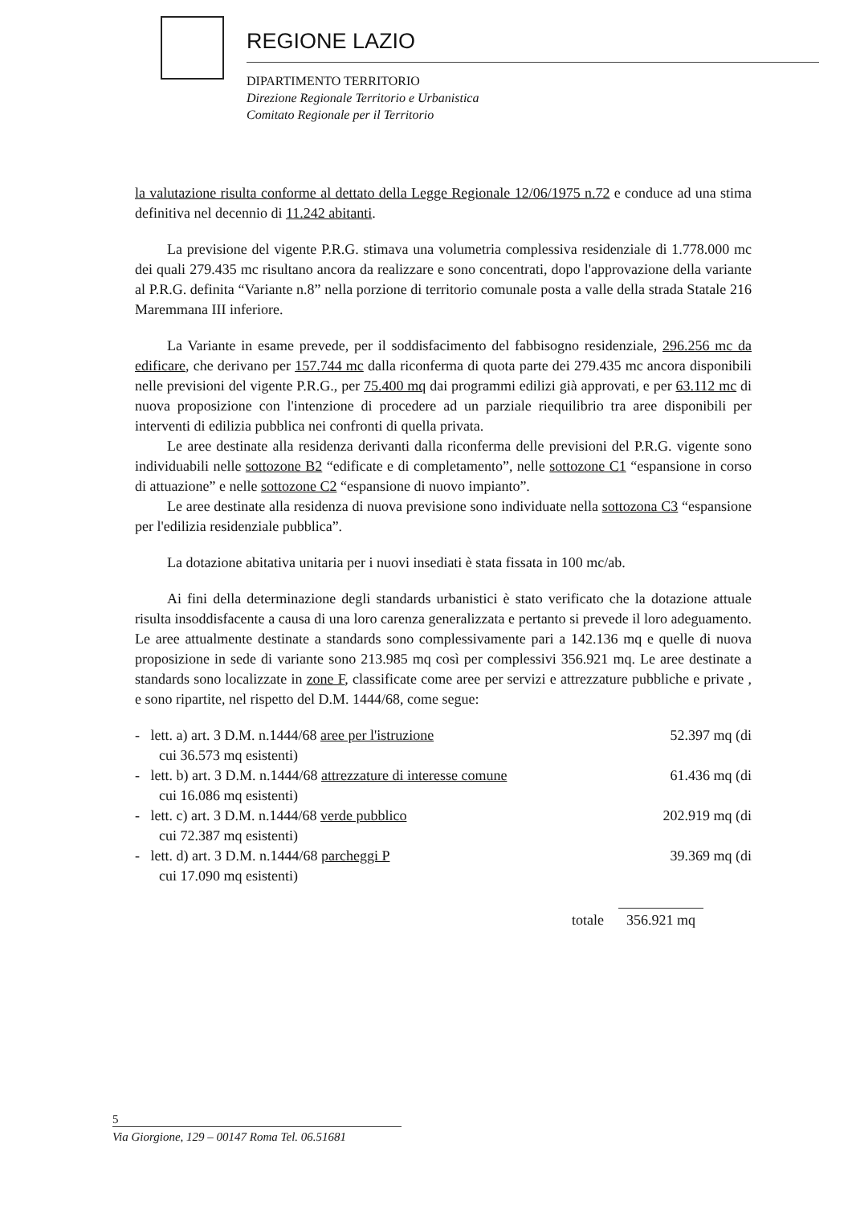REGIONE LAZIO
DIPARTIMENTO TERRITORIO
Direzione Regionale Territorio e Urbanistica
Comitato Regionale per il Territorio
la valutazione risulta conforme al dettato della Legge Regionale 12/06/1975 n.72 e conduce ad una stima definitiva nel decennio di 11.242 abitanti.
La previsione del vigente P.R.G. stimava una volumetria complessiva residenziale di 1.778.000 mc dei quali 279.435 mc risultano ancora da realizzare e sono concentrati, dopo l'approvazione della variante al P.R.G. definita “Variante n.8” nella porzione di territorio comunale posta a valle della strada Statale 216 Maremmana III inferiore.
La Variante in esame prevede, per il soddisfacimento del fabbisogno residenziale, 296.256 mc da edificare, che derivano per 157.744 mc dalla riconferma di quota parte dei 279.435 mc ancora disponibili nelle previsioni del vigente P.R.G., per 75.400 mq dai programmi edilizi già approvati, e per 63.112 mc di nuova proposizione con l'intenzione di procedere ad un parziale riequilibrio tra aree disponibili per interventi di edilizia pubblica nei confronti di quella privata.
Le aree destinate alla residenza derivanti dalla riconferma delle previsioni del P.R.G. vigente sono individuabili nelle sottozone B2 “edificate e di completamento”, nelle sottozone C1 “espansione in corso di attuazione” e nelle sottozone C2 “espansione di nuovo impianto”.
Le aree destinate alla residenza di nuova previsione sono individuate nella sottozona C3 “espansione per l'edilizia residenziale pubblica”.
La dotazione abitativa unitaria per i nuovi insediati è stata fissata in 100 mc/ab.
Ai fini della determinazione degli standards urbanistici è stato verificato che la dotazione attuale risulta insoddisfacente a causa di una loro carenza generalizzata e pertanto si prevede il loro adeguamento. Le aree attualmente destinate a standards sono complessivamente pari a 142.136 mq e quelle di nuova proposizione in sede di variante sono 213.985 mq così per complessivi 356.921 mq. Le aree destinate a standards sono localizzate in zone F, classificate come aree per servizi e attrezzature pubbliche e private , e sono ripartite, nel rispetto del D.M. 1444/68, come segue:
- lett. a) art. 3 D.M. n.1444/68 aree per l'istruzione 52.397 mq (di
cui 36.573 mq esistenti)
- lett. b) art. 3 D.M. n.1444/68 attrezzature di interesse comune 61.436 mq (di
cui 16.086 mq esistenti)
- lett. c) art. 3 D.M. n.1444/68 verde pubblico 202.919 mq (di
cui 72.387 mq esistenti)
- lett. d) art. 3 D.M. n.1444/68 parcheggi P 39.369 mq (di
cui 17.090 mq esistenti)
totale 356.921 mq
5
Via Giorgione, 129 – 00147 Roma Tel. 06.51681